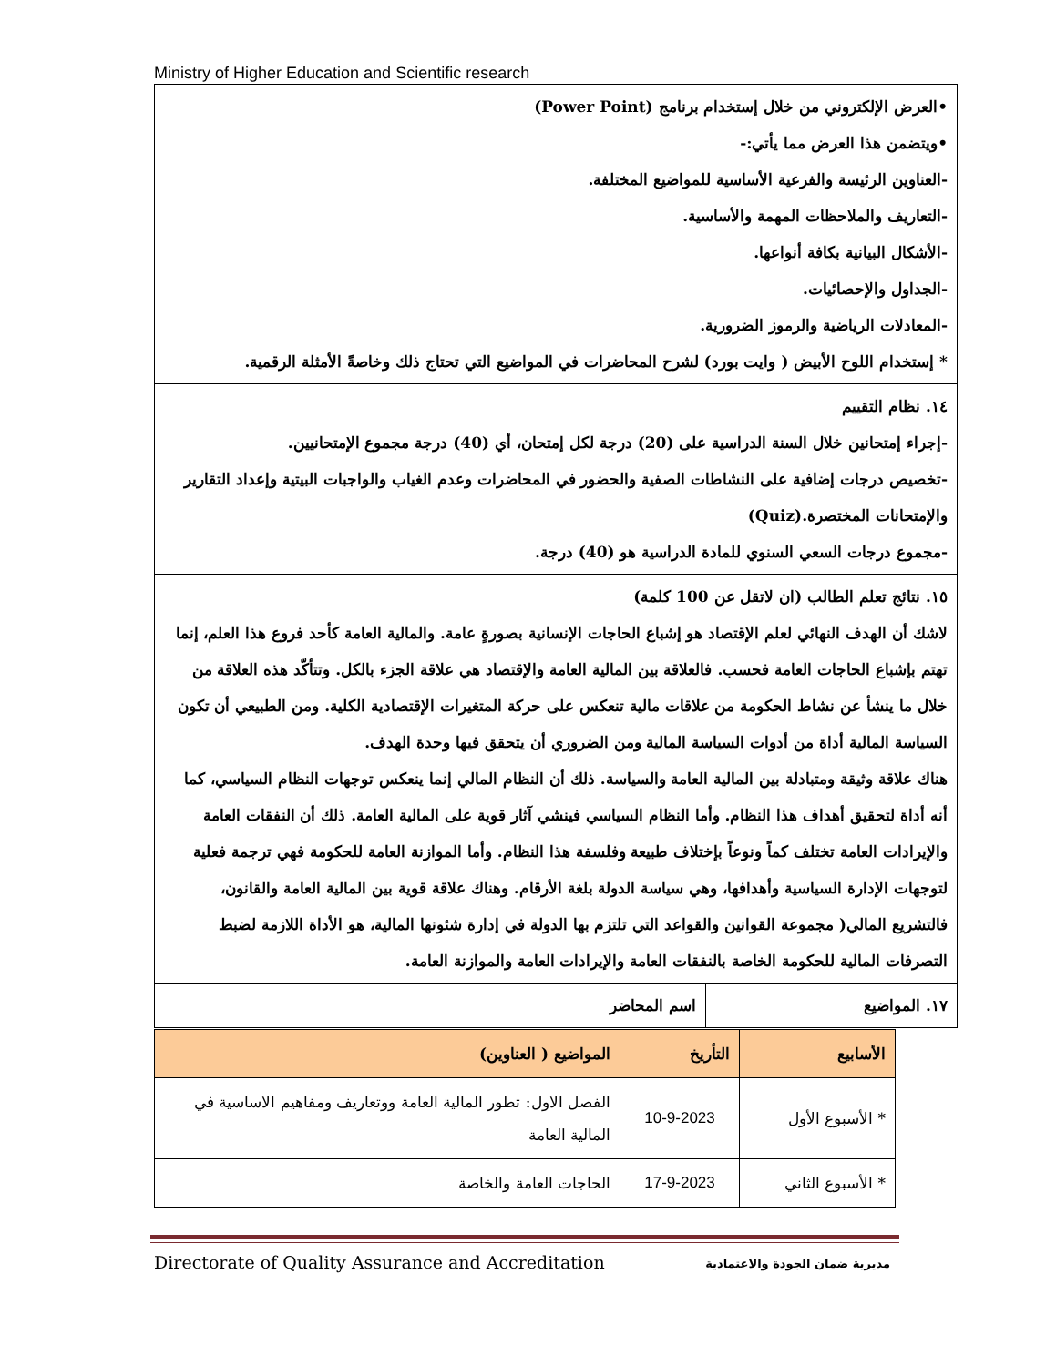Ministry of Higher Education and Scientific research
| •العرض الإلكتروني من خلال إستخدام برنامج (Power Point) •ويتضمن هذا العرض مما يأتي:- -العناوين الرئيسة والفرعية الأساسية للمواضيع المختلفة. -التعاريف والملاحظات المهمة والأساسية. -الأشكال البيانية بكافة أنواعها. -الجداول والإحصائيات. -المعادلات الرياضية والرموز الضرورية. * إستخدام اللوح الأبيض ( وايت بورد) لشرح المحاضرات في المواضيع التي تحتاج ذلك وخاصةً الأمثلة الرقمية. | |
| ١٤. نظام التقييم -إجراء إمتحانين خلال السنة الدراسية على (20) درجة لكل إمتحان، أي (40) درجة مجموع الإمتحانيين. -تخصيص درجات إضافية على النشاطات الصفية والحضور في المحاضرات وعدم الغياب والواجبات البيتية وإعداد التقارير والإمتحانات المختصرة.(Quiz) -مجموع درجات السعي السنوي للمادة الدراسية هو (40) درجة. | |
| ١٥. نتائج تعلم الطالب (ان لاتقل عن 100 كلمة) لاشك أن الهدف النهائي لعلم الإقتصاد هو إشباع الحاجات الإنسانية بصورةٍ عامة. والمالية العامة كأحد فروع هذا العلم، إنما تهتم بإشباع الحاجات العامة فحسب. فالعلاقة بين المالية العامة والإقتصاد هي علاقة الجزء بالكل. وتتأكّد هذه العلاقة من خلال ما ينشأ عن نشاط الحكومة من علاقات مالية تنعكس على حركة المتغيرات الإقتصادية الكلية. ومن الطبيعي أن تكون السياسة المالية أداة من أدوات السياسة المالية ومن الضروري أن يتحقق فيها وحدة الهدف. هناك علاقة وثيقة ومتبادلة بين المالية العامة والسياسة. ذلك أن النظام المالي إنما ينعكس توجهات النظام السياسي، كما أنه أداة لتحقيق أهداف هذا النظام. وأما النظام السياسي فينشي آثار قوية على المالية العامة. ذلك أن النفقات العامة والإيرادات العامة تختلف كماً ونوعاً بإختلاف طبيعة وفلسفة هذا النظام. وأما الموازنة العامة للحكومة فهي ترجمة فعلية لتوجهات الإدارة السياسية وأهدافها، وهي سياسة الدولة بلغة الأرقام. وهناك علاقة قوية بين المالية العامة والقانون، فالتشريع المالي( مجموعة القوانين والقواعد التي تلتزم بها الدولة في إدارة شئونها المالية، هو الأداة اللازمة لضبط التصرفات المالية للحكومة الخاصة بالنفقات العامة والإيرادات العامة والموازنة العامة. | |
| ١٧. المواضيع | اسم المحاضر |
| الأسابيع | التأريخ | المواضيع ( العناوين) |
| --- | --- | --- |
| * الأسبوع الأول | 10-9-2023 | الفصل الاول: تطور المالية العامة ووتعاريف ومفاهيم الاساسية في المالية العامة |
| * الأسبوع الثاني | 17-9-2023 | الحاجات العامة والخاصة |
Directorate of Quality Assurance and Accreditation
مديرية ضمان الجودة والاعتمادية